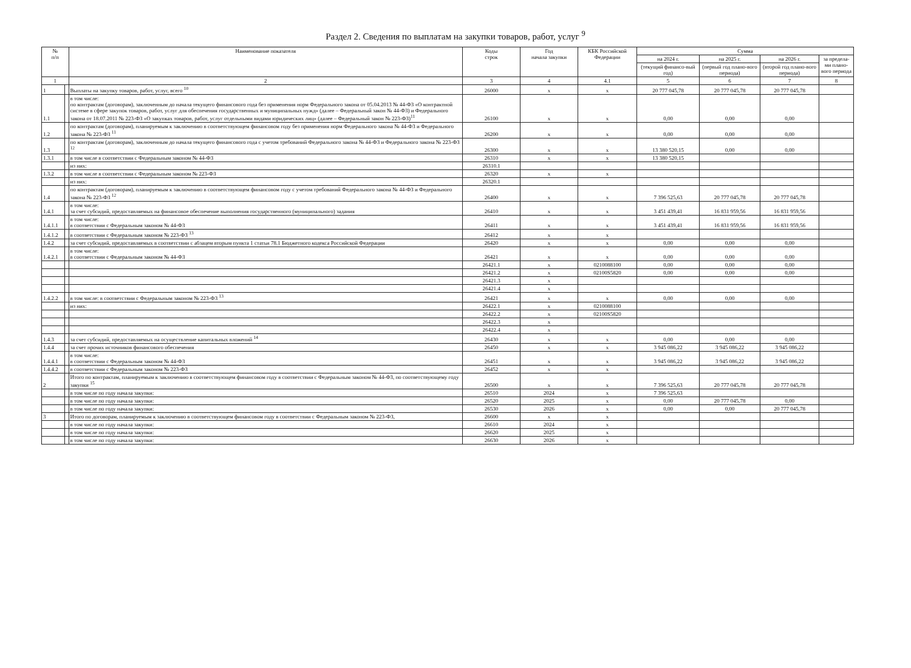Раздел 2. Сведения по выплатам на закупки товаров, работ, услуг <sup>9</sup>
| № п/п | | Наименование показателя | Коды строк | Год начала закупки | КБК Российской Федерации | Сумма | | | |
| --- | --- | --- | --- | --- | --- | --- | --- | --- | --- |
| | | | | | | на 2024 г. | на 2025 г. | на 2026 г. | за предела-ми плано-вого периода |
| | | | | | | (текущий финансо-вый год) | (первый год плано-вого периода) | (второй год плано-вого периода) | |
| 1 | | 2 | 3 | 4 | 4.1 | 5 | 6 | 7 | 8 |
| 1 | | Выплаты на закупку товаров, работ, услуг, всего <sup>10</sup> | 26000 | x | x | 20 777 045,78 | 20 777 045,78 | 20 777 045,78 | |
| 1.1 | | в том числе: по контрактам (договорам), заключенным до начала текущего финансового года без применения норм Федерального закона от 05.04.2013 № 44-ФЗ «О контрактной системе в сфере закупок товаров, работ, услуг для обеспечения государственных и муниципальных нужд» (далее – Федеральный закон № 44-ФЗ) и Федерального закона от 18.07.2011 № 223-ФЗ «О закупках товаров, работ, услуг отдельными видами юридических лиц» (далее – Федеральный закон № 223-ФЗ)<sup>11</sup> | 26100 | x | x | 0,00 | 0,00 | 0,00 | |
| 1.2 | | по контрактам (договорам), планируемым к заключению в соответствующем финансовом году без применения норм Федерального закона № 44-ФЗ и Федерального закона № 223-ФЗ <sup>11</sup> | 26200 | x | x | 0,00 | 0,00 | 0,00 | |
| 1.3 | | по контрактам (договорам), заключенным до начала текущего финансового года с учетом требований Федерального закона № 44-ФЗ и Федерального закона № 223-ФЗ <sup>12</sup> | 26300 | x | x | 13 380 520,15 | 0,00 | 0,00 | |
| 1.3.1 | | в том числе в соответствии с Федеральным законом № 44-ФЗ | 26310 | x | x | 13 380 520,15 | | | |
| | | из них: | 26310.1 | | | | | | |
| 1.3.2 | | в том числе в соответствии с Федеральным законом № 223-ФЗ | 26320 | x | x | | | | |
| | | из них: | 26320.1 | | | | | | |
| 1.4 | | по контрактам (договорам), планируемым к заключению в соответствующем финансовом году с учетом требований Федерального закона № 44-ФЗ и Федерального закона № 223-ФЗ <sup>12</sup> | 26400 | x | x | 7 396 525,63 | 20 777 045,78 | 20 777 045,78 | |
| 1.4.1 | | в том числе: за счет субсидий, предоставляемых на финансовое обеспечение выполнения государственного (муниципального) задания | 26410 | x | x | 3 451 439,41 | 16 831 959,56 | 16 831 959,56 | |
| 1.4.1.1 | | в том числе: в соответствии с Федеральным законом № 44-ФЗ | 26411 | x | x | 3 451 439,41 | 16 831 959,56 | 16 831 959,56 | |
| 1.4.1.2 | | в соответствии с Федеральным законом № 223-ФЗ <sup>13</sup> | 26412 | x | x | | | | |
| 1.4.2 | | за счет субсидий, предоставляемых в соответствии с абзацем вторым пункта 1 статьи 78.1 Бюджетного кодекса Российской Федерации | 26420 | x | x | 0,00 | 0,00 | 0,00 | |
| 1.4.2.1 | | в том числе: в соответствии с Федеральным законом № 44-ФЗ | 26421 | x | x | 0,00 | 0,00 | 0,00 | |
| | | | 26421.1 | x | 0210088100 | 0,00 | 0,00 | 0,00 | |
| | | | 26421.2 | x | 02100S5820 | 0,00 | 0,00 | 0,00 | |
| | | | 26421.3 | x | | | | | |
| | | | 26421.4 | x | | | | | |
| 1.4.2.2 | | в том числе: в соответствии с Федеральным законом № 223-ФЗ <sup>13</sup> | 26421 | x | x | 0,00 | 0,00 | 0,00 | |
| | | из них: | 26422.1 | x | 0210088100 | | | | |
| | | | 26422.2 | x | 02100S5820 | | | | |
| | | | 26422.3 | x | | | | | |
| | | | 26422.4 | x | | | | | |
| 1.4.3 | | за счет субсидий, предоставляемых на осуществление капитальных вложений <sup>14</sup> | 26430 | x | x | 0,00 | 0,00 | 0,00 | |
| 1.4.4 | | за счет прочих источников финансового обеспечения | 26450 | x | x | 3 945 086,22 | 3 945 086,22 | 3 945 086,22 | |
| 1.4.4.1 | | в том числе: в соответствии с Федеральным законом № 44-ФЗ | 26451 | x | x | 3 945 086,22 | 3 945 086,22 | 3 945 086,22 | |
| 1.4.4.2 | | в соответствии с Федеральным законом № 223-ФЗ | 26452 | x | x | | | | |
| 2 | | Итого по контрактам, планируемым к заключению в соответствующем финансовом году в соответствии с Федеральным законом № 44-ФЗ, по соответствующему году закупки <sup>15</sup> | 26500 | x | x | 7 396 525,63 | 20 777 045,78 | 20 777 045,78 | |
| | | в том числе по году начала закупки: | 26510 | 2024 | x | 7 396 525,63 | | | |
| | | в том числе по году начала закупки: | 26520 | 2025 | x | 0,00 | 20 777 045,78 | 0,00 | |
| | | в том числе по году начала закупки: | 26530 | 2026 | x | 0,00 | 0,00 | 20 777 045,78 | |
| 3 | | Итого по договорам, планируемым к заключению в соответствующем финансовом году в соответствии с Федеральным законом № 223-ФЗ, | 26600 | x | x | | | | |
| | | в том числе по году начала закупки: | 26610 | 2024 | x | | | | |
| | | в том числе по году начала закупки: | 26620 | 2025 | x | | | | |
| | | в том числе по году начала закупки: | 26630 | 2026 | x | | | | |